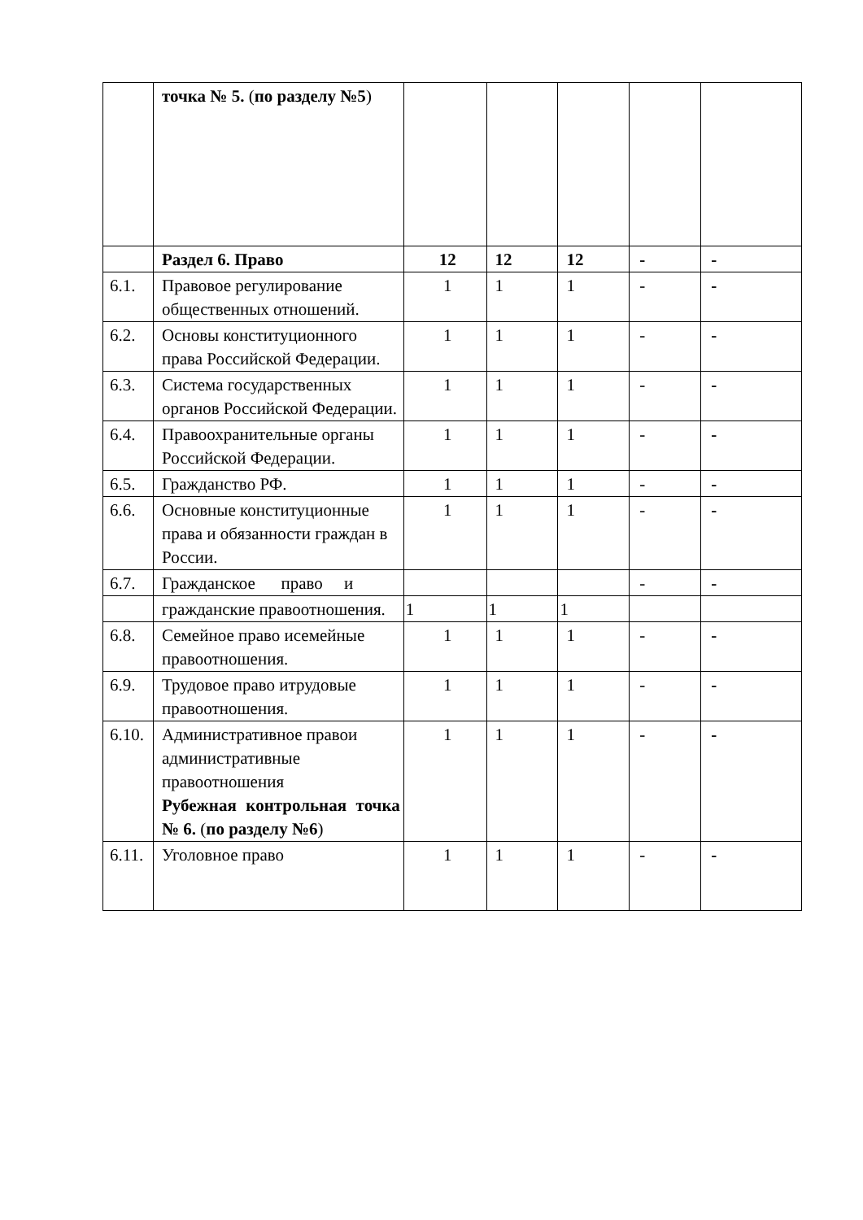| | точка № 5. ( по разделу №5 ) | | | | | |
| | Раздел 6. Право | 12 | 12 | 12 | - | - |
| 6.1. | Правовое регулирование общественных отношений. | 1 | 1 | 1 | - | - |
| 6.2. | Основы конституционного права Российской Федерации. | 1 | 1 | 1 | - | - |
| 6.3. | Система государственных органов Российской Федерации. | 1 | 1 | 1 | - | - |
| 6.4. | Правоохранительные органы Российской Федерации. | 1 | 1 | 1 | - | - |
| 6.5. | Гражданство РФ. | 1 | 1 | 1 | - | - |
| 6.6. | Основные конституционные права и обязанности граждан в России. | 1 | 1 | 1 | - | - |
| 6.7. | Гражданское право и | | | | - | - |
| | гражданские правоотношения. | 1 | 1 | 1 | | |
| 6.8. | Семейное право исемейные правоотношения. | 1 | 1 | 1 | - | - |
| 6.9. | Трудовое право итрудовые правоотношения. | 1 | 1 | 1 | - | - |
| 6.10. | Административное правои административные правоотношения Рубежная контрольная точка № 6. ( по разделу №6 ) | 1 | 1 | 1 | - | - |
| 6.11. | Уголовное право | 1 | 1 | 1 | - | - |